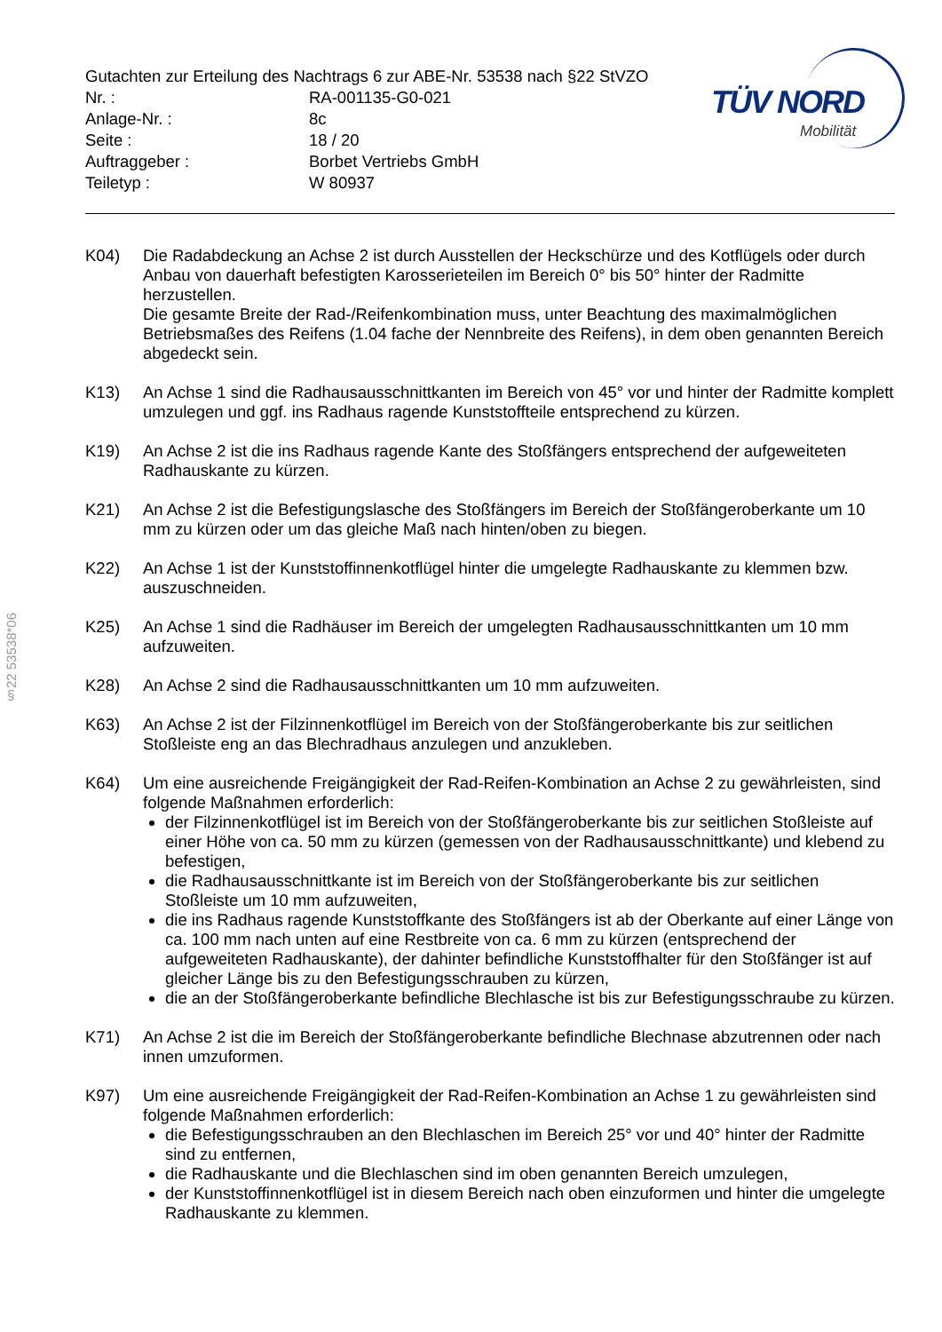§22 53538*06
TÜV NORD
Mobilität
Gutachten zur Erteilung des Nachtrags 6 zur ABE-Nr. 53538 nach §22 StVZO
| Nr. : | RA-001135-G0-021 |
| Anlage-Nr. : | 8c |
| Seite : | 18 / 20 |
| Auftraggeber : | Borbet Vertriebs GmbH |
| Teiletyp : | W 80937 |
K04) Die Radabdeckung an Achse 2 ist durch Ausstellen der Heckschürze und des Kotflügels oder durch Anbau von dauerhaft befestigten Karosserieteilen im Bereich 0° bis 50° hinter der Radmitte herzustellen.
Die gesamte Breite der Rad-/Reifenkombination muss, unter Beachtung des maximalmöglichen Betriebsmaßes des Reifens (1.04 fache der Nennbreite des Reifens), in dem oben genannten Bereich abgedeckt sein.
K13) An Achse 1 sind die Radhausausschnittkanten im Bereich von 45° vor und hinter der Radmitte komplett umzulegen und ggf. ins Radhaus ragende Kunststoffteile entsprechend zu kürzen.
K19) An Achse 2 ist die ins Radhaus ragende Kante des Stoßfängers entsprechend der aufgeweiteten Radhauskante zu kürzen.
K21) An Achse 2 ist die Befestigungslasche des Stoßfängers im Bereich der Stoßfängeroberkante um 10 mm zu kürzen oder um das gleiche Maß nach hinten/oben zu biegen.
K22) An Achse 1 ist der Kunststoffinnenkotflügel hinter die umgelegte Radhauskante zu klemmen bzw. auszuschneiden.
K25) An Achse 1 sind die Radhäuser im Bereich der umgelegten Radhausausschnittkanten um 10 mm aufzuweiten.
K28) An Achse 2 sind die Radhausausschnittkanten um 10 mm aufzuweiten.
K63) An Achse 2 ist der Filzinnenkotflügel im Bereich von der Stoßfängeroberkante bis zur seitlichen Stoßleiste eng an das Blechradhaus anzulegen und anzukleben.
K64) Um eine ausreichende Freigängigkeit der Rad-Reifen-Kombination an Achse 2 zu gewährleisten, sind folgende Maßnahmen erforderlich:
der Filzinnenkotflügel ist im Bereich von der Stoßfängeroberkante bis zur seitlichen Stoßleiste auf einer Höhe von ca. 50 mm zu kürzen (gemessen von der Radhausausschnittkante) und klebend zu befestigen,
die Radhausausschnittkante ist im Bereich von der Stoßfängeroberkante bis zur seitlichen Stoßleiste um 10 mm aufzuweiten,
die ins Radhaus ragende Kunststoffkante des Stoßfängers ist ab der Oberkante auf einer Länge von ca. 100 mm nach unten auf eine Restbreite von ca. 6 mm zu kürzen (entsprechend der aufgeweiteten Radhauskante), der dahinter befindliche Kunststoffhalter für den Stoßfänger ist auf gleicher Länge bis zu den Befestigungsschrauben zu kürzen,
die an der Stoßfängeroberkante befindliche Blechlasche ist bis zur Befestigungsschraube zu kürzen.
K71) An Achse 2 ist die im Bereich der Stoßfängeroberkante befindliche Blechnase abzutrennen oder nach innen umzuformen.
K97) Um eine ausreichende Freigängigkeit der Rad-Reifen-Kombination an Achse 1 zu gewährleisten sind folgende Maßnahmen erforderlich:
die Befestigungsschrauben an den Blechlaschen im Bereich 25° vor und 40° hinter der Radmitte sind zu entfernen,
die Radhauskante und die Blechlaschen sind im oben genannten Bereich umzulegen,
der Kunststoffinnenkotflügel ist in diesem Bereich nach oben einzuformen und hinter die umgelegte Radhauskante zu klemmen.